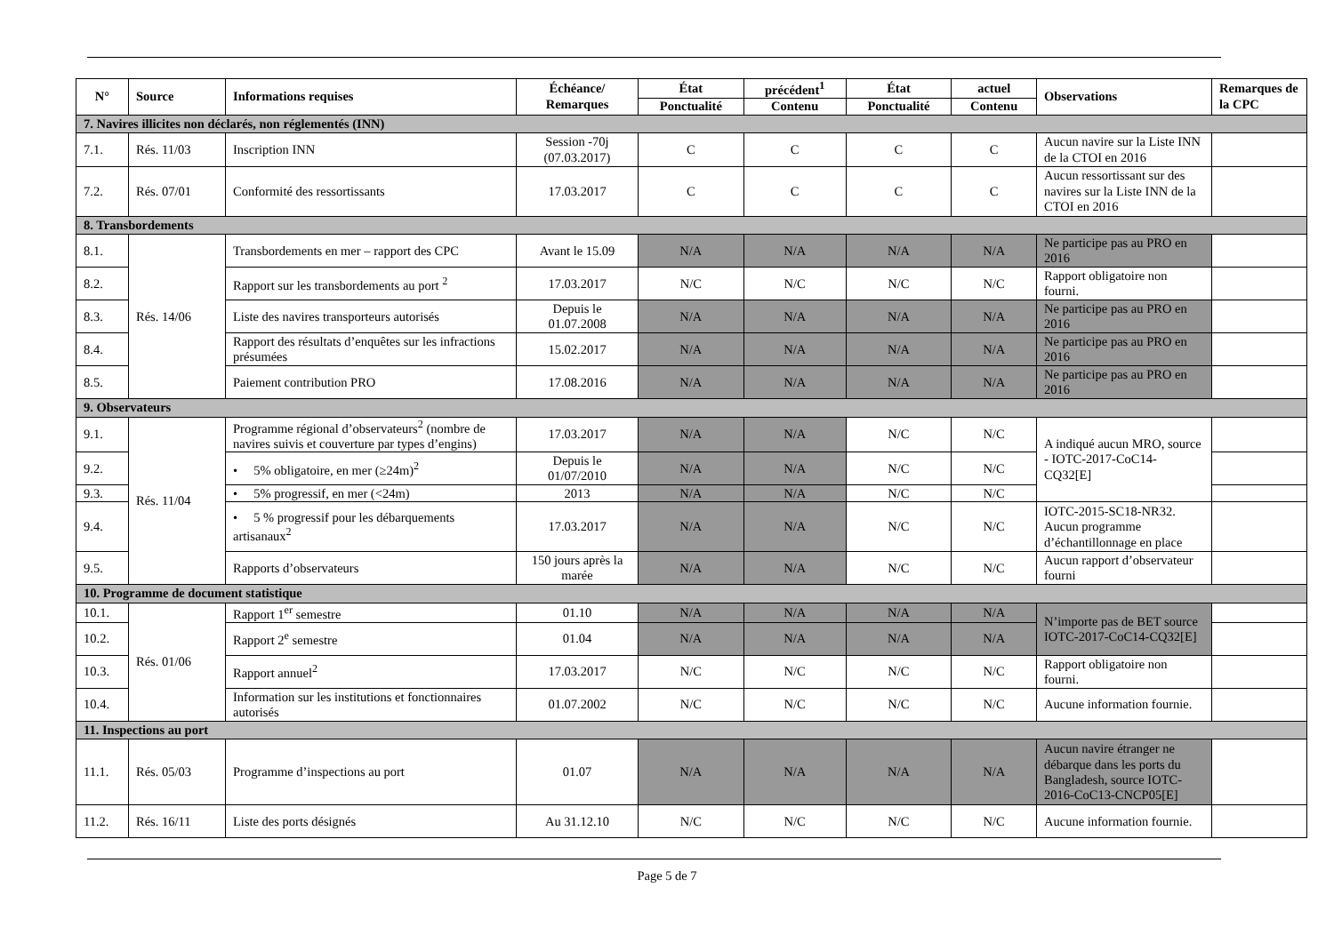| N° | Source | Informations requises | Échéance/ Remarques | État | précédent<sup>1</sup> | État | actuel | Observations | Remarques de la CPC |
| --- | --- | --- | --- | --- | --- | --- | --- | --- | --- |
| | | | | Ponctualité | Contenu | Ponctualité | Contenu | | |
| 7. Navires illicites non déclarés, non réglementés (INN) | | | | | | | | | |
| 7.1. | Rés. 11/03 | Inscription INN | Session -70j (07.03.2017) | C | C | C | C | Aucun navire sur la Liste INN de la CTOI en 2016 | |
| 7.2. | Rés. 07/01 | Conformité des ressortissants | 17.03.2017 | C | C | C | C | Aucun ressortissant sur des navires sur la Liste INN de la CTOI en 2016 | |
| 8. Transbordements | | | | | | | | | |
| 8.1. | Rés. 14/06 | Transbordements en mer – rapport des CPC | Avant le 15.09 | N/A | N/A | N/A | N/A | Ne participe pas au PRO en 2016 | |
| 8.2. | | Rapport sur les transbordements au port <sup>2</sup> | 17.03.2017 | N/C | N/C | N/C | N/C | Rapport obligatoire non fourni. | |
| 8.3. | | Liste des navires transporteurs autorisés | Depuis le 01.07.2008 | N/A | N/A | N/A | N/A | Ne participe pas au PRO en 2016 | |
| 8.4. | | Rapport des résultats d’enquêtes sur les infractions présumées | 15.02.2017 | N/A | N/A | N/A | N/A | Ne participe pas au PRO en 2016 | |
| 8.5. | | Paiement contribution PRO | 17.08.2016 | N/A | N/A | N/A | N/A | Ne participe pas au PRO en 2016 | |
| 9. Observateurs | | | | | | | | | |
| 9.1. | Rés. 11/04 | Programme régional d’observateurs<sup>2</sup> (nombre de navires suivis et couverture par types d’engins) | 17.03.2017 | N/A | N/A | N/C | N/C | A indiqué aucun MRO, source - IOTC-2017-CoC14-CQ32[E] | |
| 9.2. | | • 5% obligatoire, en mer (≥24m)<sup>2</sup> | Depuis le 01/07/2010 | N/A | N/A | N/C | N/C | | |
| 9.3. | | • 5% progressif, en mer (<24m) | 2013 | N/A | N/A | N/C | N/C | | |
| 9.4. | | • 5 % progressif pour les débarquements artisanaux<sup>2</sup> | 17.03.2017 | N/A | N/A | N/C | N/C | IOTC-2015-SC18-NR32. Aucun programme d’échantillonnage en place | |
| 9.5. | | Rapports d’observateurs | 150 jours après la marée | N/A | N/A | N/C | N/C | Aucun rapport d’observateur fourni | |
| 10. Programme de document statistique | | | | | | | | | |
| 10.1. | Rés. 01/06 | Rapport 1<sup>er</sup> semestre | 01.10 | N/A | N/A | N/A | N/A | N’importe pas de BET source IOTC-2017-CoC14-CQ32[E] | |
| 10.2. | | Rapport 2<sup>e</sup> semestre | 01.04 | N/A | N/A | N/A | N/A | | |
| 10.3. | | Rapport annuel<sup>2</sup> | 17.03.2017 | N/C | N/C | N/C | N/C | Rapport obligatoire non fourni. | |
| 10.4. | | Information sur les institutions et fonctionnaires autorisés | 01.07.2002 | N/C | N/C | N/C | N/C | Aucune information fournie. | |
| 11. Inspections au port | | | | | | | | | |
| 11.1. | Rés. 05/03 | Programme d’inspections au port | 01.07 | N/A | N/A | N/A | N/A | Aucun navire étranger ne débarque dans les ports du Bangladesh, source IOTC-2016-CoC13-CNCP05[E] | |
| 11.2. | Rés. 16/11 | Liste des ports désignés | Au 31.12.10 | N/C | N/C | N/C | N/C | Aucune information fournie. | |
Page 5 de 7